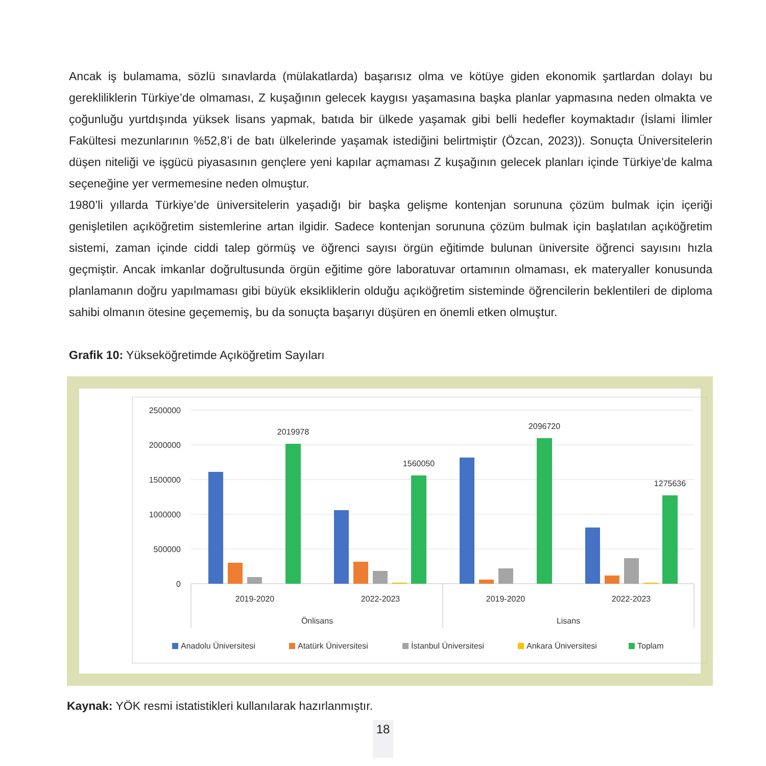Ancak iş bulamama, sözlü sınavlarda (mülakatlarda) başarısız olma ve kötüye giden ekonomik şartlardan dolayı bu gerekliliklerin Türkiye’de olmaması, Z kuşağının gelecek kaygısı yaşamasına başka planlar yapmasına neden olmakta ve çoğunluğu yurtdışında yüksek lisans yapmak, batıda bir ülkede yaşamak gibi belli hedefler koymaktadır (İslami İlimler Fakültesi mezunlarının %52,8’i de batı ülkelerinde yaşamak istediğini belirtmiştir (Özcan, 2023)). Sonuçta Üniversitelerin düşen niteliği ve işgücü piyasasının gençlere yeni kapılar açmaması Z kuşağının gelecek planları içinde Türkiye’de kalma seçeneğine yer vermemesine neden olmuştur.
1980’li yıllarda Türkiye’de üniversitelerin yaşadığı bir başka gelişme kontenjan sorununa çözüm bulmak için içeriği genişletilen açıköğretim sistemlerine artan ilgidir. Sadece kontenjan sorununa çözüm bulmak için başlatılan açıköğretim sistemi, zaman içinde ciddi talep görmüş ve öğrenci sayısı örgün eğitimde bulunan üniversite öğrenci sayısını hızla geçmiştir. Ancak imkanlar doğrultusunda örgün eğitime göre laboratuvar ortamının olmaması, ek materyaller konusunda planlamanın doğru yapılmaması gibi büyük eksikliklerin olduğu açıköğretim sisteminde öğrencilerin beklentileri de diploma sahibi olmanın ötesine geçememiş, bu da sonuçta başarıyı düşüren en önemli etken olmuştur.
Grafik 10: Yükseköğretimde Açıköğretim Sayıları
2500000
2000000
1500000
1000000
500000
0
2019978
1560050
2096720
1275636
2019-2020
2022-2023
2019-2020
2022-2023
Önlisans
Lisans
Anadolu Üniversitesi
Atatürk Üniversitesi
İstanbul Üniversitesi
Ankara Üniversitesi
Toplam
Kaynak: YÖK resmi istatistikleri kullanılarak hazırlanmıştır.
18